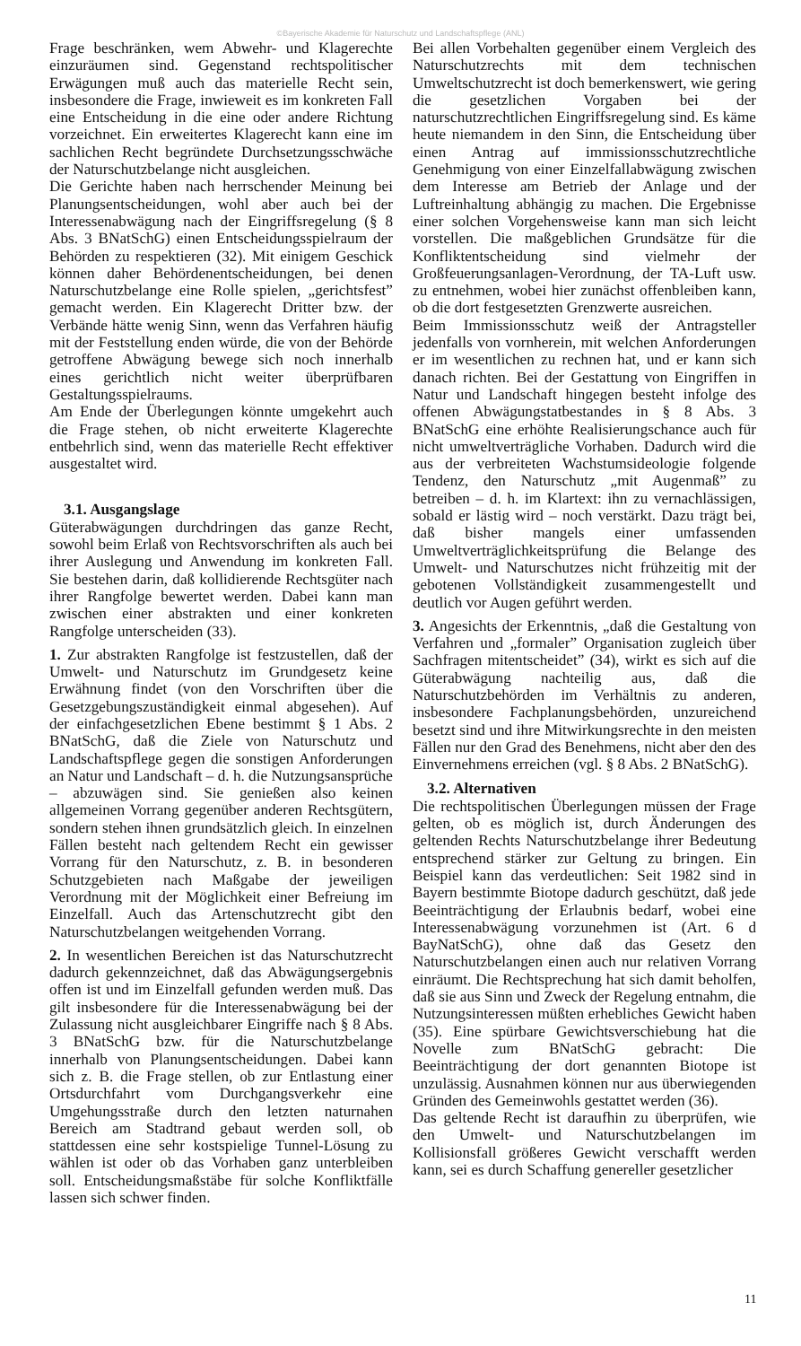©Bayerische Akademie für Naturschutz und Landschaftspflege (ANL)
Frage beschränken, wem Abwehr- und Klagerechte einzuräumen sind. Gegenstand rechtspolitischer Erwägungen muß auch das materielle Recht sein, insbesondere die Frage, inwieweit es im konkreten Fall eine Entscheidung in die eine oder andere Richtung vorzeichnet. Ein erweitertes Klagerecht kann eine im sachlichen Recht begründete Durchsetzungsschwäche der Naturschutzbelange nicht ausgleichen.
Die Gerichte haben nach herrschender Meinung bei Planungsentscheidungen, wohl aber auch bei der Interessenabwägung nach der Eingriffsregelung (§ 8 Abs. 3 BNatSchG) einen Entscheidungsspielraum der Behörden zu respektieren (32). Mit einigem Geschick können daher Behördenentscheidungen, bei denen Naturschutzbelange eine Rolle spielen, „gerichtsfest” gemacht werden. Ein Klagerecht Dritter bzw. der Verbände hätte wenig Sinn, wenn das Verfahren häufig mit der Feststellung enden würde, die von der Behörde getroffene Abwägung bewege sich noch innerhalb eines gerichtlich nicht weiter überprüfbaren Gestaltungsspielraums.
Am Ende der Überlegungen könnte umgekehrt auch die Frage stehen, ob nicht erweiterte Klagerechte entbehrlich sind, wenn das materielle Recht effektiver ausgestaltet wird.
3.1. Ausgangslage
Güterabwägungen durchdringen das ganze Recht, sowohl beim Erlaß von Rechtsvorschriften als auch bei ihrer Auslegung und Anwendung im konkreten Fall. Sie bestehen darin, daß kollidierende Rechtsgüter nach ihrer Rangfolge bewertet werden. Dabei kann man zwischen einer abstrakten und einer konkreten Rangfolge unterscheiden (33).
1. Zur abstrakten Rangfolge ist festzustellen, daß der Umwelt- und Naturschutz im Grundgesetz keine Erwähnung findet (von den Vorschriften über die Gesetzgebungszuständigkeit einmal abgesehen). Auf der einfachgesetzlichen Ebene bestimmt § 1 Abs. 2 BNatSchG, daß die Ziele von Naturschutz und Landschaftspflege gegen die sonstigen Anforderungen an Natur und Landschaft – d. h. die Nutzungsansprüche – abzuwägen sind. Sie genießen also keinen allgemeinen Vorrang gegenüber anderen Rechtsgütern, sondern stehen ihnen grundsätzlich gleich. In einzelnen Fällen besteht nach geltendem Recht ein gewisser Vorrang für den Naturschutz, z. B. in besonderen Schutzgebieten nach Maßgabe der jeweiligen Verordnung mit der Möglichkeit einer Befreiung im Einzelfall. Auch das Artenschutzrecht gibt den Naturschutzbelangen weitgehenden Vorrang.
2. In wesentlichen Bereichen ist das Naturschutzrecht dadurch gekennzeichnet, daß das Abwägungsergebnis offen ist und im Einzelfall gefunden werden muß. Das gilt insbesondere für die Interessenabwägung bei der Zulassung nicht ausgleichbarer Eingriffe nach § 8 Abs. 3 BNatSchG bzw. für die Naturschutzbelange innerhalb von Planungsentscheidungen. Dabei kann sich z. B. die Frage stellen, ob zur Entlastung einer Ortsdurchfahrt vom Durchgangsverkehr eine Umgehungsstraße durch den letzten naturnahen Bereich am Stadtrand gebaut werden soll, ob stattdessen eine sehr kostspielige Tunnel-Lösung zu wählen ist oder ob das Vorhaben ganz unterbleiben soll. Entscheidungsmaßstäbe für solche Konfliktfälle lassen sich schwer finden.
Bei allen Vorbehalten gegenüber einem Vergleich des Naturschutzrechts mit dem technischen Umweltschutzrecht ist doch bemerkenswert, wie gering die gesetzlichen Vorgaben bei der naturschutzrechtlichen Eingriffsregelung sind. Es käme heute niemandem in den Sinn, die Entscheidung über einen Antrag auf immissionsschutzrechtliche Genehmigung von einer Einzelfallabwägung zwischen dem Interesse am Betrieb der Anlage und der Luftreinhaltung abhängig zu machen. Die Ergebnisse einer solchen Vorgehensweise kann man sich leicht vorstellen. Die maßgeblichen Grundsätze für die Konfliktentscheidung sind vielmehr der Großfeuerungsanlagen-Verordnung, der TA-Luft usw. zu entnehmen, wobei hier zunächst offenbleiben kann, ob die dort festgesetzten Grenzwerte ausreichen.
Beim Immissionsschutz weiß der Antragsteller jedenfalls von vornherein, mit welchen Anforderungen er im wesentlichen zu rechnen hat, und er kann sich danach richten. Bei der Gestattung von Eingriffen in Natur und Landschaft hingegen besteht infolge des offenen Abwägungstatbestandes in § 8 Abs. 3 BNatSchG eine erhöhte Realisierungschance auch für nicht umweltverträgliche Vorhaben. Dadurch wird die aus der verbreiteten Wachstumsideologie folgende Tendenz, den Naturschutz „mit Augenmaß” zu betreiben – d. h. im Klartext: ihn zu vernachlässigen, sobald er lästig wird – noch verstärkt. Dazu trägt bei, daß bisher mangels einer umfassenden Umweltverträglichkeitsprüfung die Belange des Umwelt- und Naturschutzes nicht frühzeitig mit der gebotenen Vollständigkeit zusammengestellt und deutlich vor Augen geführt werden.
3. Angesichts der Erkenntnis, „daß die Gestaltung von Verfahren und „formaler” Organisation zugleich über Sachfragen mitentscheidet” (34), wirkt es sich auf die Güterabwägung nachteilig aus, daß die Naturschutzbehörden im Verhältnis zu anderen, insbesondere Fachplanungsbehörden, unzureichend besetzt sind und ihre Mitwirkungsrechte in den meisten Fällen nur den Grad des Benehmens, nicht aber den des Einvernehmens erreichen (vgl. § 8 Abs. 2 BNatSchG).
3.2. Alternativen
Die rechtspolitischen Überlegungen müssen der Frage gelten, ob es möglich ist, durch Änderungen des geltenden Rechts Naturschutzbelange ihrer Bedeutung entsprechend stärker zur Geltung zu bringen. Ein Beispiel kann das verdeutlichen: Seit 1982 sind in Bayern bestimmte Biotope dadurch geschützt, daß jede Beeinträchtigung der Erlaubnis bedarf, wobei eine Interessenabwägung vorzunehmen ist (Art. 6 d BayNatSchG), ohne daß das Gesetz den Naturschutzbelangen einen auch nur relativen Vorrang einräumt. Die Rechtsprechung hat sich damit beholfen, daß sie aus Sinn und Zweck der Regelung entnahm, die Nutzungsinteressen müßten erhebliches Gewicht haben (35). Eine spürbare Gewichtsverschiebung hat die Novelle zum BNatSchG gebracht: Die Beeinträchtigung der dort genannten Biotope ist unzulässig. Ausnahmen können nur aus überwiegenden Gründen des Gemeinwohls gestattet werden (36).
Das geltende Recht ist daraufhin zu überprüfen, wie den Umwelt- und Naturschutzbelangen im Kollisionsfall größeres Gewicht verschafft werden kann, sei es durch Schaffung genereller gesetzlicher
11